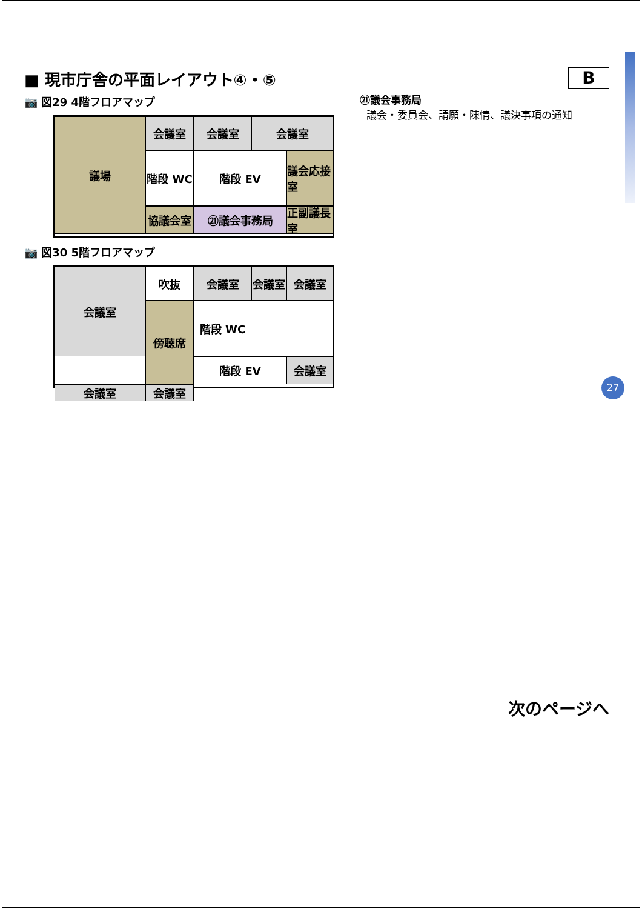■ 現市庁舎の平面レイアウト④・⑤
📷 図29 4階フロアマップ
議場
会議室
会議室
会議室
階段 WC
階段 EV
議会応接室
協議会室
㉑議会事務局
正副議長室
📷 図30 5階フロアマップ
吹抜
会議室
会議室
会議室
会議室
傍聴席
階段 WC
階段 EV
会議室
会議室
会議室
B
㉑議会事務局
議会・委員会、請願・陳情、議決事項の通知
27
次のページへ